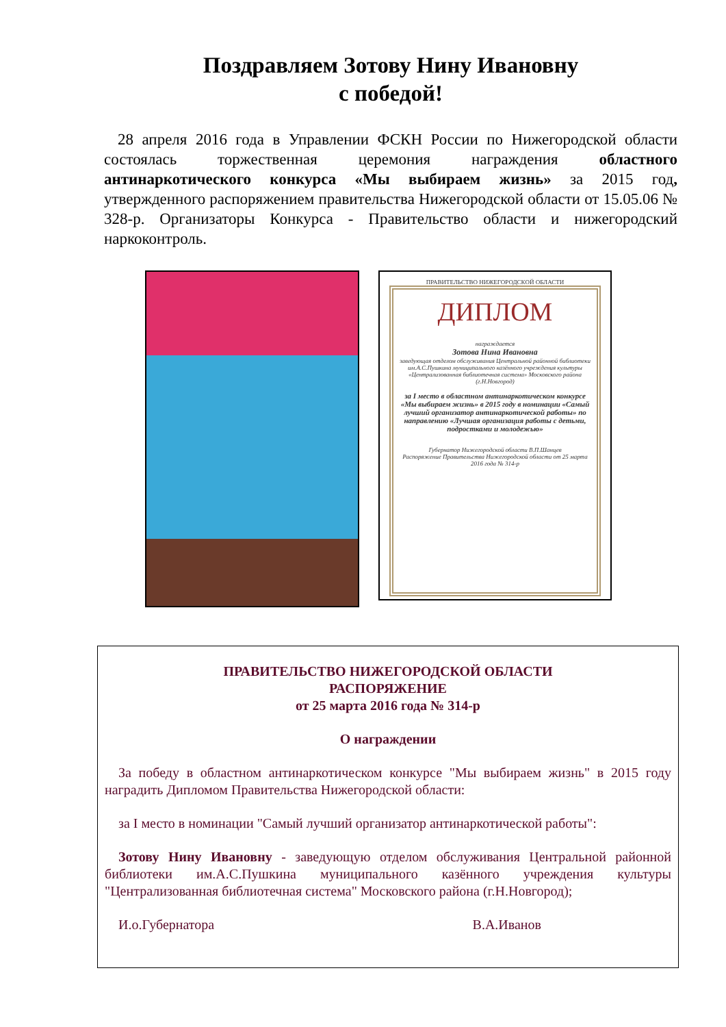Поздравляем Зотову Нину Ивановну
с победой!
28 апреля 2016 года в Управлении ФСКН России по Нижегородской области состоялась торжественная церемония награждения областного антинаркотического конкурса «Мы выбираем жизнь» за 2015 год, утвержденного распоряжением правительства Нижегородской области от 15.05.06 № 328-р. Организаторы Конкурса - Правительство области и нижегородский наркоконтроль.
ПРАВИТЕЛЬСТВО НИЖЕГОРОДСКОЙ ОБЛАСТИ
ДИПЛОМ
награждается
Зотова Нина Ивановна
заведующая отделом обслуживания Центральной районной библиотеки им.А.С.Пушкина муниципального казённого учреждения культуры «Централизованная библиотечная система» Московского района (г.Н.Новгород)
за I место в областном антинаркотическом конкурсе «Мы выбираем жизнь» в 2015 году в номинации «Самый лучший организатор антинаркотической работы» по направлению «Лучшая организация работы с детьми, подростками и молодежью»
Губернатор Нижегородской области В.П.Шанцев
Распоряжение Правительства Нижегородской области от 25 марта 2016 года № 314-р
ПРАВИТЕЛЬСТВО НИЖЕГОРОДСКОЙ ОБЛАСТИ
РАСПОРЯЖЕНИЕ
от 25 марта 2016 года № 314-р
О награждении
За победу в областном антинаркотическом конкурсе "Мы выбираем жизнь" в 2015 году наградить Дипломом Правительства Нижегородской области:
за I место в номинации "Самый лучший организатор антинаркотической работы":
Зотову Нину Ивановну - заведующую отделом обслуживания Центральной районной библиотеки им.А.С.Пушкина муниципального казённого учреждения культуры "Централизованная библиотечная система" Московского района (г.Н.Новгород);
И.о.Губернатора В.А.Иванов